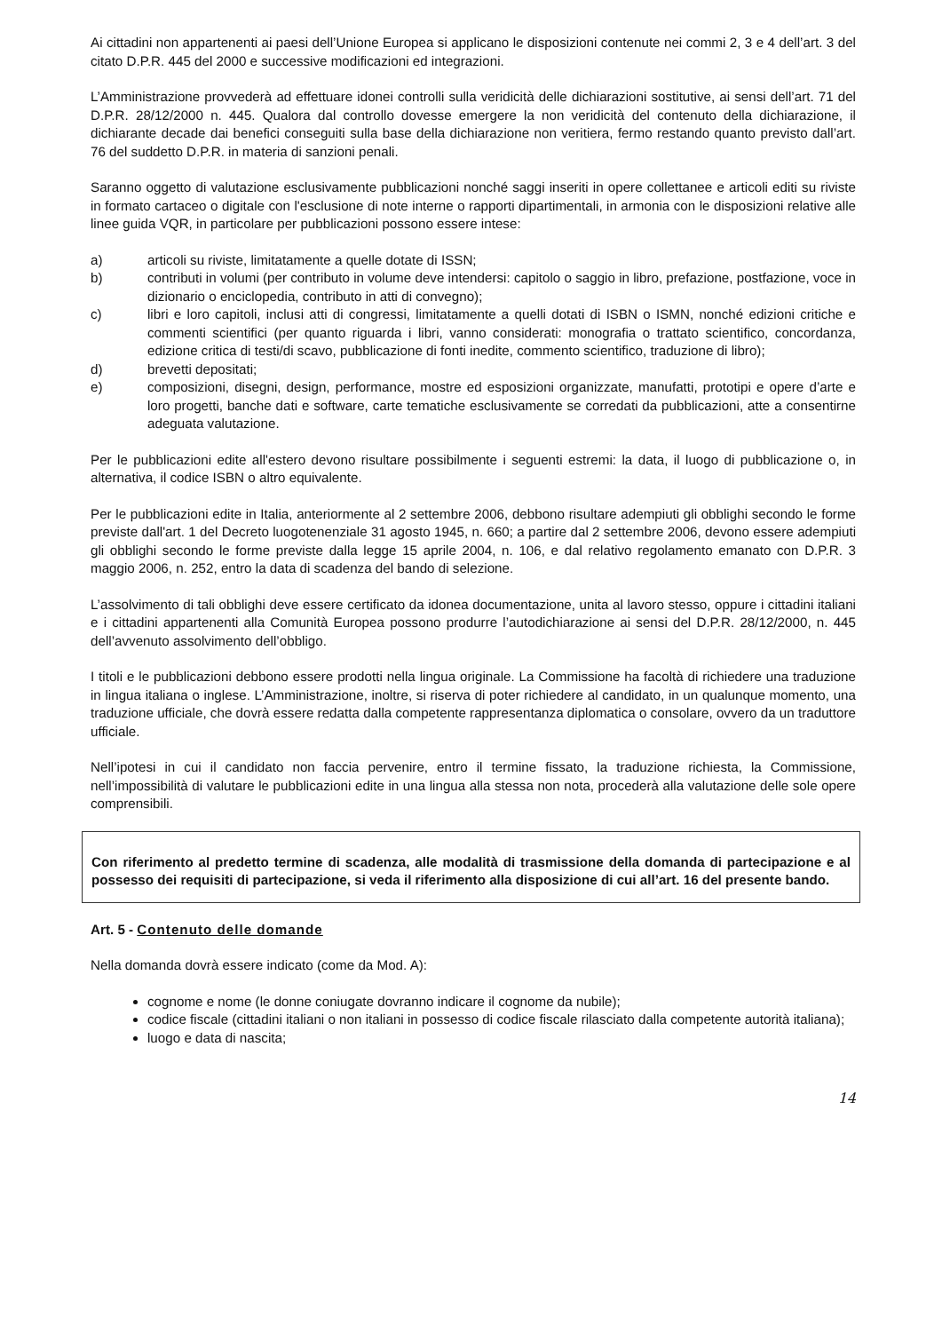Ai cittadini non appartenenti ai paesi dell’Unione Europea si applicano le disposizioni contenute nei commi 2, 3 e 4 dell’art. 3 del citato D.P.R. 445 del 2000 e successive modificazioni ed integrazioni.
L’Amministrazione provvederà ad effettuare idonei controlli sulla veridicità delle dichiarazioni sostitutive, ai sensi dell’art. 71 del D.P.R. 28/12/2000 n. 445. Qualora dal controllo dovesse emergere la non veridicità del contenuto della dichiarazione, il dichiarante decade dai benefici conseguiti sulla base della dichiarazione non veritiera, fermo restando quanto previsto dall’art. 76 del suddetto D.P.R. in materia di sanzioni penali.
Saranno oggetto di valutazione esclusivamente pubblicazioni nonché saggi inseriti in opere collettanee e articoli editi su riviste in formato cartaceo o digitale con l'esclusione di note interne o rapporti dipartimentali, in armonia con le disposizioni relative alle linee guida VQR, in particolare per pubblicazioni possono essere intese:
a) articoli su riviste, limitatamente a quelle dotate di ISSN;
b) contributi in volumi (per contributo in volume deve intendersi: capitolo o saggio in libro, prefazione, postfazione, voce in dizionario o enciclopedia, contributo in atti di convegno);
c) libri e loro capitoli, inclusi atti di congressi, limitatamente a quelli dotati di ISBN o ISMN, nonché edizioni critiche e commenti scientifici (per quanto riguarda i libri, vanno considerati: monografia o trattato scientifico, concordanza, edizione critica di testi/di scavo, pubblicazione di fonti inedite, commento scientifico, traduzione di libro);
d) brevetti depositati;
e) composizioni, disegni, design, performance, mostre ed esposizioni organizzate, manufatti, prototipi e opere d’arte e loro progetti, banche dati e software, carte tematiche esclusivamente se corredati da pubblicazioni, atte a consentirne adeguata valutazione.
Per le pubblicazioni edite all'estero devono risultare possibilmente i seguenti estremi: la data, il luogo di pubblicazione o, in alternativa, il codice ISBN o altro equivalente.
Per le pubblicazioni edite in Italia, anteriormente al 2 settembre 2006, debbono risultare adempiuti gli obblighi secondo le forme previste dall'art. 1 del Decreto luogotenenziale 31 agosto 1945, n. 660; a partire dal 2 settembre 2006, devono essere adempiuti gli obblighi secondo le forme previste dalla legge 15 aprile 2004, n. 106, e dal relativo regolamento emanato con D.P.R. 3 maggio 2006, n. 252, entro la data di scadenza del bando di selezione.
L’assolvimento di tali obblighi deve essere certificato da idonea documentazione, unita al lavoro stesso, oppure i cittadini italiani e i cittadini appartenenti alla Comunità Europea possono produrre l’autodichiarazione ai sensi del D.P.R. 28/12/2000, n. 445 dell’avvenuto assolvimento dell’obbligo.
I titoli e le pubblicazioni debbono essere prodotti nella lingua originale. La Commissione ha facoltà di richiedere una traduzione in lingua italiana o inglese. L’Amministrazione, inoltre, si riserva di poter richiedere al candidato, in un qualunque momento, una traduzione ufficiale, che dovrà essere redatta dalla competente rappresentanza diplomatica o consolare, ovvero da un traduttore ufficiale.
Nell’ipotesi in cui il candidato non faccia pervenire, entro il termine fissato, la traduzione richiesta, la Commissione, nell’impossibilità di valutare le pubblicazioni edite in una lingua alla stessa non nota, procederà alla valutazione delle sole opere comprensibili.
Con riferimento al predetto termine di scadenza, alle modalità di trasmissione della domanda di partecipazione e al possesso dei requisiti di partecipazione, si veda il riferimento alla disposizione di cui all’art. 16 del presente bando.
Art. 5 - Contenuto delle domande
Nella domanda dovrà essere indicato (come da Mod. A):
cognome e nome (le donne coniugate dovranno indicare il cognome da nubile);
codice fiscale (cittadini italiani o non italiani in possesso di codice fiscale rilasciato dalla competente autorità italiana);
luogo e data di nascita;
14